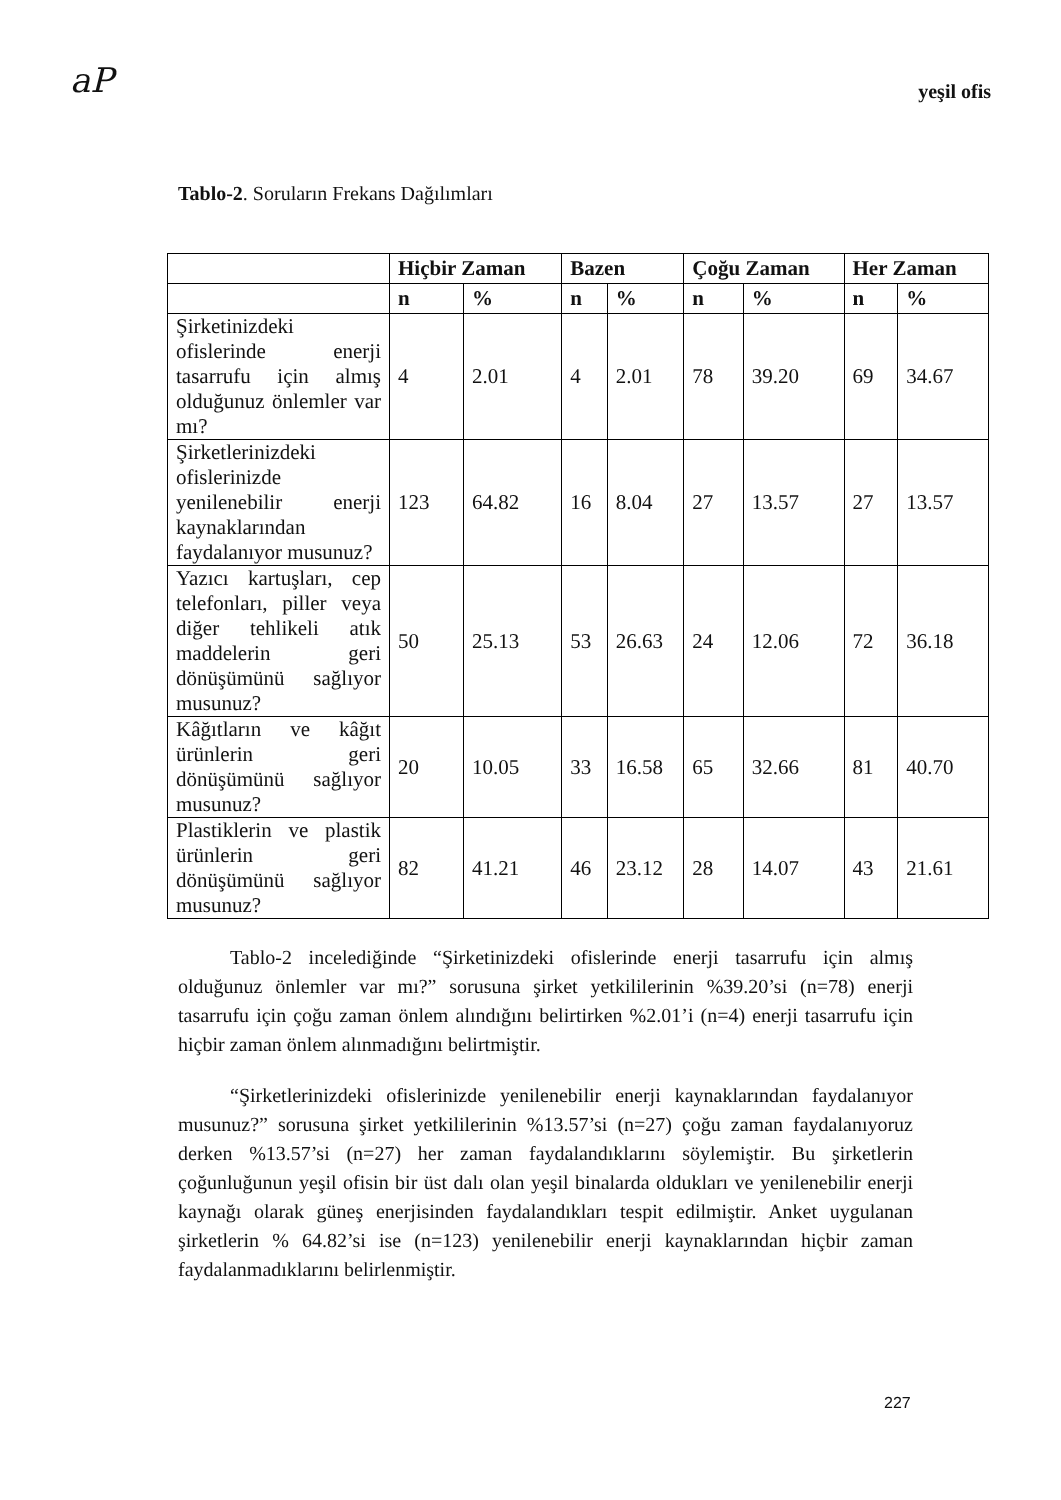aP
yeşil ofis
Tablo-2. Soruların Frekans Dağılımları
| | Hiçbir Zaman | | Bazen | | Çoğu Zaman | | Her Zaman | |
| --- | --- | --- | --- | --- | --- | --- | --- | --- |
| | n | % | n | % | n | % | n | % |
| Şirketinizdeki ofislerinde enerji tasarrufu için almış olduğunuz önlemler var mı? | 4 | 2.01 | 4 | 2.01 | 78 | 39.20 | 69 | 34.67 |
| Şirketlerinizdeki ofislerinizde yenilenebilir enerji kaynaklarından faydalanıyor musunuz? | 123 | 64.82 | 16 | 8.04 | 27 | 13.57 | 27 | 13.57 |
| Yazıcı kartuşları, cep telefonları, piller veya diğer tehlikeli atık maddelerin geri dönüşümünü sağlıyor musunuz? | 50 | 25.13 | 53 | 26.63 | 24 | 12.06 | 72 | 36.18 |
| Kâğıtların ve kâğıt ürünlerin geri dönüşümünü sağlıyor musunuz? | 20 | 10.05 | 33 | 16.58 | 65 | 32.66 | 81 | 40.70 |
| Plastiklerin ve plastik ürünlerin geri dönüşümünü sağlıyor musunuz? | 82 | 41.21 | 46 | 23.12 | 28 | 14.07 | 43 | 21.61 |
Tablo-2 incelediğinde “Şirketinizdeki ofislerinde enerji tasarrufu için almış olduğunuz önlemler var mı?” sorusuna şirket yetkililerinin %39.20’si (n=78) enerji tasarrufu için çoğu zaman önlem alındığını belirtirken %2.01’i (n=4) enerji tasarrufu için hiçbir zaman önlem alınmadığını belirtmiştir.
“Şirketlerinizdeki ofislerinizde yenilenebilir enerji kaynaklarından faydalanıyor musunuz?” sorusuna şirket yetkililerinin %13.57’si (n=27) çoğu zaman faydalanıyoruz derken %13.57’si (n=27) her zaman faydalandıklarını söylemiştir. Bu şirketlerin çoğunluğunun yeşil ofisin bir üst dalı olan yeşil binalarda oldukları ve yenilenebilir enerji kaynağı olarak güneş enerjisinden faydalandıkları tespit edilmiştir. Anket uygulanan şirketlerin % 64.82’si ise (n=123) yenilenebilir enerji kaynaklarından hiçbir zaman faydalanmadıklarını belirlenmiştir.
227